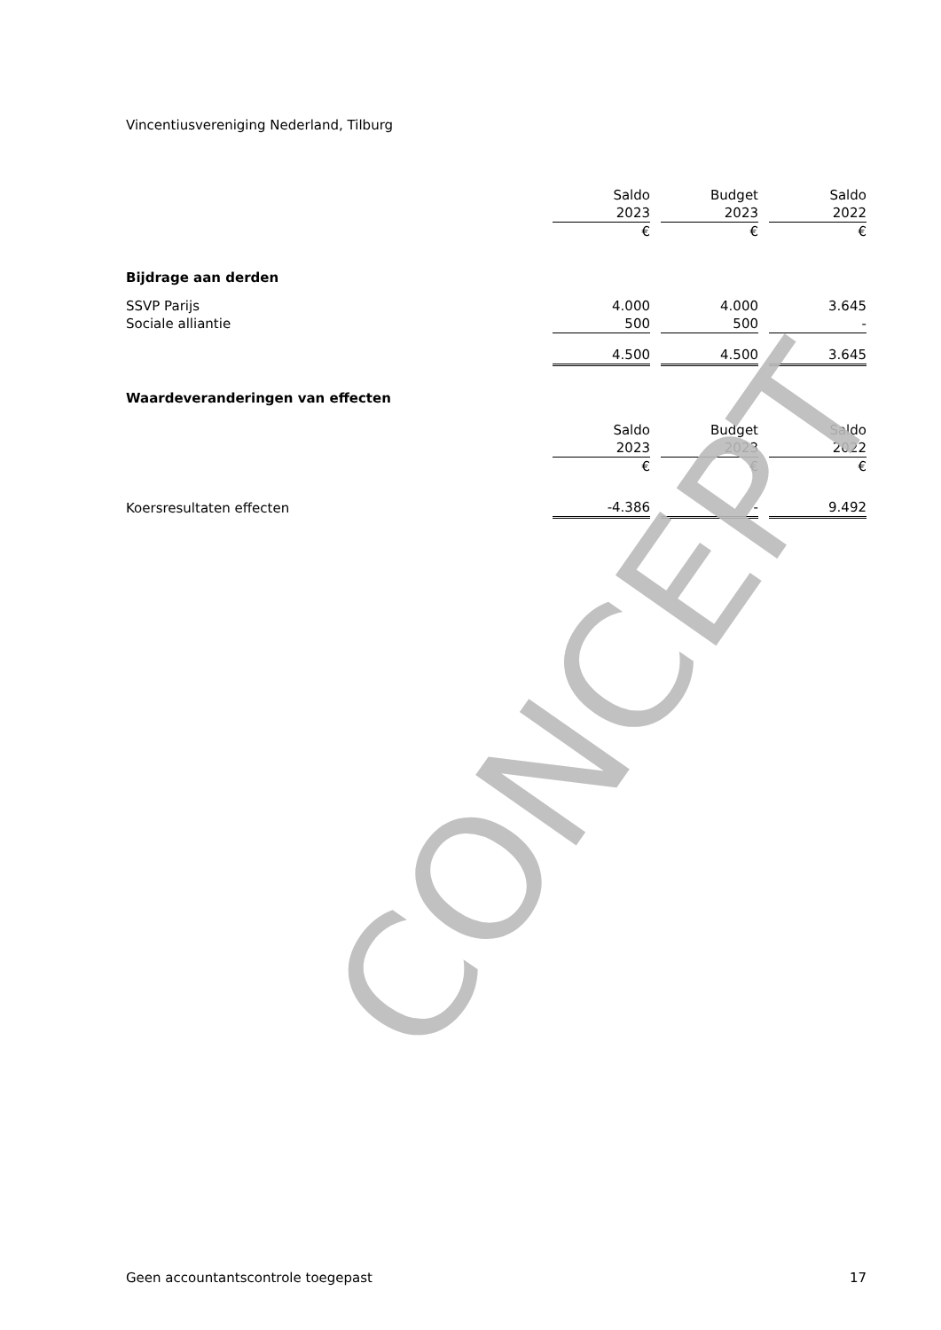Vincentiusvereniging Nederland, Tilburg
| | Saldo | | Budget | | Saldo |
| | 2023 | | 2023 | | 2022 |
| | € | | € | | € |
| Bijdrage aan derden | | | | | |
| SSVP Parijs | 4.000 | | 4.000 | | 3.645 |
| Sociale alliantie | 500 | | 500 | | - |
| | 4.500 | | 4.500 | | 3.645 |
| Waardeveranderingen van effecten | | | | | |
| | Saldo | | Budget | | Saldo |
| | 2023 | | 2023 | | 2022 |
| | € | | € | | € |
| Koersresultaten effecten | -4.386 | | - | | 9.492 |
CONCEPT
Geen accountantscontrole toegepast 17